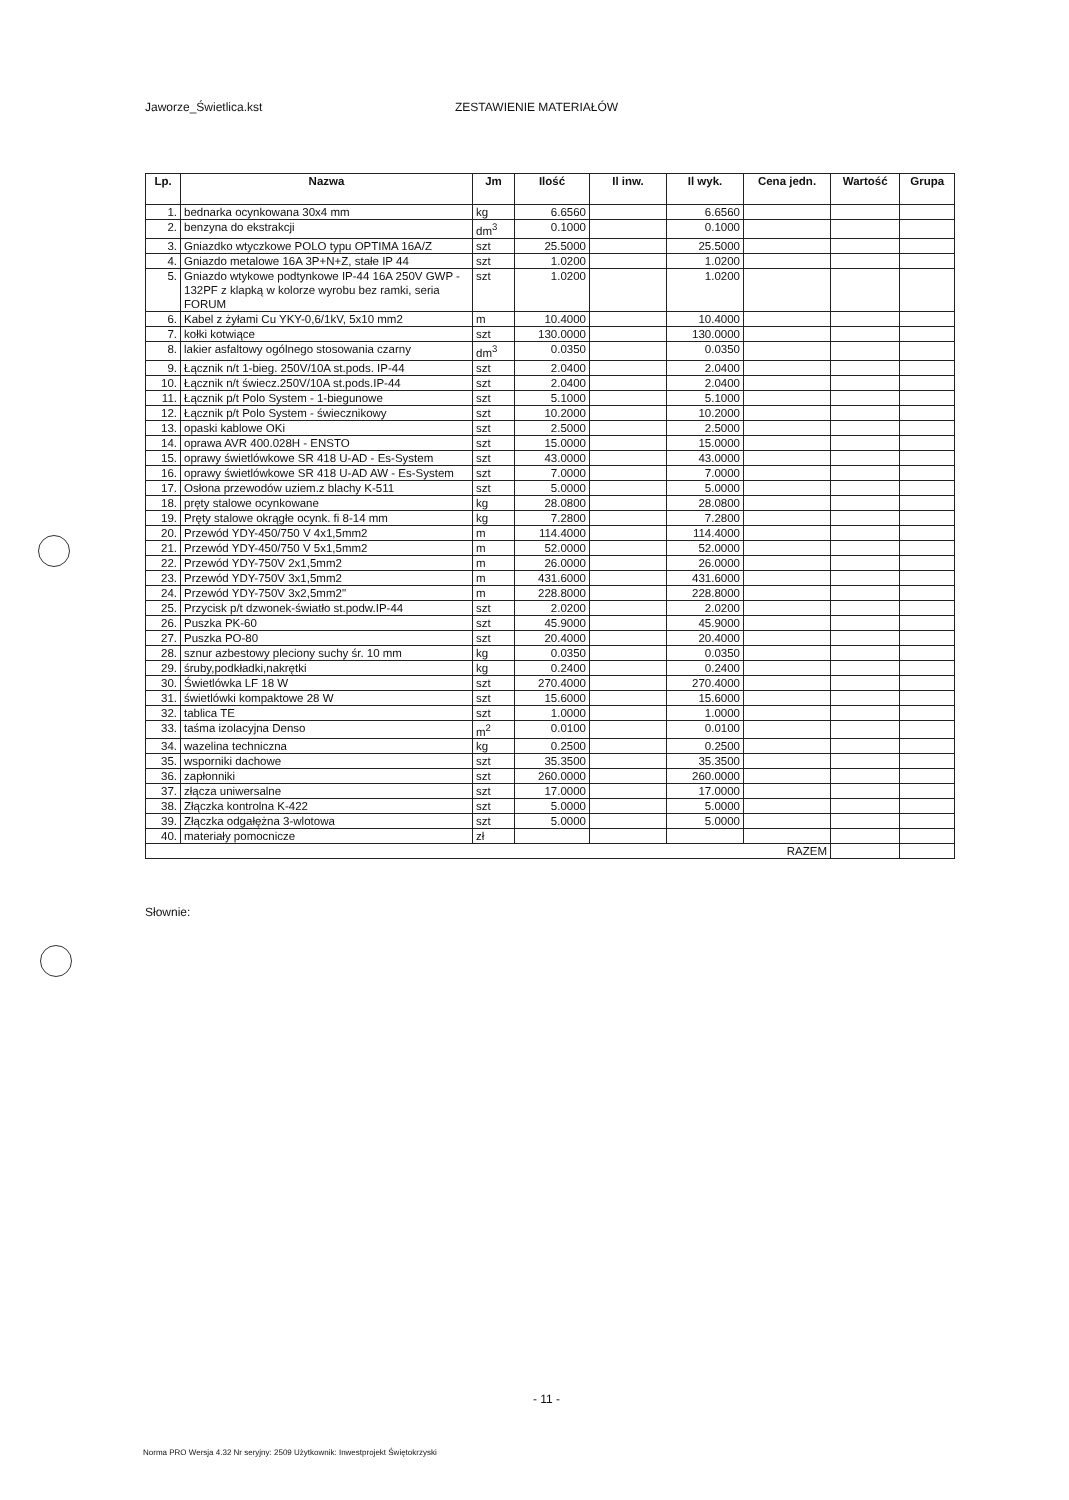Jaworze_Świetlica.kst ZESTAWIENIE MATERIAŁÓW
| Lp. | Nazwa | Jm | Ilość | Il inw. | Il wyk. | Cena jedn. | Wartość | Grupa |
| --- | --- | --- | --- | --- | --- | --- | --- | --- |
| 1. | bednarka ocynkowana 30x4 mm | kg | 6.6560 | | 6.6560 | | | |
| 2. | benzyna do ekstrakcji | dm<sup>3</sup> | 0.1000 | | 0.1000 | | | |
| 3. | Gniazdko wtyczkowe POLO typu OPTIMA 16A/Z | szt | 25.5000 | | 25.5000 | | | |
| 4. | Gniazdo metalowe 16A 3P+N+Z, stałe IP 44 | szt | 1.0200 | | 1.0200 | | | |
| 5. | Gniazdo wtykowe podtynkowe IP-44 16A 250V GWP - 132PF z klapką w kolorze wyrobu bez ramki, seria FORUM | szt | 1.0200 | | 1.0200 | | | |
| 6. | Kabel z żyłami Cu YKY-0,6/1kV, 5x10 mm2 | m | 10.4000 | | 10.4000 | | | |
| 7. | kołki kotwiące | szt | 130.0000 | | 130.0000 | | | |
| 8. | lakier asfaltowy ogólnego stosowania czarny | dm<sup>3</sup> | 0.0350 | | 0.0350 | | | |
| 9. | Łącznik n/t 1-bieg. 250V/10A st.pods. IP-44 | szt | 2.0400 | | 2.0400 | | | |
| 10. | Łącznik n/t świecz.250V/10A st.pods.IP-44 | szt | 2.0400 | | 2.0400 | | | |
| 11. | Łącznik p/t Polo System - 1-biegunowe | szt | 5.1000 | | 5.1000 | | | |
| 12. | Łącznik p/t Polo System - świecznikowy | szt | 10.2000 | | 10.2000 | | | |
| 13. | opaski kablowe OKi | szt | 2.5000 | | 2.5000 | | | |
| 14. | oprawa AVR 400.028H - ENSTO | szt | 15.0000 | | 15.0000 | | | |
| 15. | oprawy świetlówkowe SR 418 U-AD - Es-System | szt | 43.0000 | | 43.0000 | | | |
| 16. | oprawy świetlówkowe SR 418 U-AD AW - Es-System | szt | 7.0000 | | 7.0000 | | | |
| 17. | Osłona przewodów uziem.z blachy K-511 | szt | 5.0000 | | 5.0000 | | | |
| 18. | pręty stalowe ocynkowane | kg | 28.0800 | | 28.0800 | | | |
| 19. | Pręty stalowe okrągłe ocynk. fi 8-14 mm | kg | 7.2800 | | 7.2800 | | | |
| 20. | Przewód YDY-450/750 V 4x1,5mm2 | m | 114.4000 | | 114.4000 | | | |
| 21. | Przewód YDY-450/750 V 5x1,5mm2 | m | 52.0000 | | 52.0000 | | | |
| 22. | Przewód YDY-750V 2x1,5mm2 | m | 26.0000 | | 26.0000 | | | |
| 23. | Przewód YDY-750V 3x1,5mm2 | m | 431.6000 | | 431.6000 | | | |
| 24. | Przewód YDY-750V 3x2,5mm2" | m | 228.8000 | | 228.8000 | | | |
| 25. | Przycisk p/t dzwonek-światło st.podw.IP-44 | szt | 2.0200 | | 2.0200 | | | |
| 26. | Puszka PK-60 | szt | 45.9000 | | 45.9000 | | | |
| 27. | Puszka PO-80 | szt | 20.4000 | | 20.4000 | | | |
| 28. | sznur azbestowy pleciony suchy śr. 10 mm | kg | 0.0350 | | 0.0350 | | | |
| 29. | śruby,podkładki,nakrętki | kg | 0.2400 | | 0.2400 | | | |
| 30. | Świetlówka LF 18 W | szt | 270.4000 | | 270.4000 | | | |
| 31. | świetlówki kompaktowe 28 W | szt | 15.6000 | | 15.6000 | | | |
| 32. | tablica TE | szt | 1.0000 | | 1.0000 | | | |
| 33. | taśma izolacyjna Denso | m<sup>2</sup> | 0.0100 | | 0.0100 | | | |
| 34. | wazelina techniczna | kg | 0.2500 | | 0.2500 | | | |
| 35. | wsporniki dachowe | szt | 35.3500 | | 35.3500 | | | |
| 36. | zapłonniki | szt | 260.0000 | | 260.0000 | | | |
| 37. | złącza uniwersalne | szt | 17.0000 | | 17.0000 | | | |
| 38. | Złączka kontrolna K-422 | szt | 5.0000 | | 5.0000 | | | |
| 39. | Złączka odgałężna 3-wlotowa | szt | 5.0000 | | 5.0000 | | | |
| 40. | materiały pomocnicze | zł | | | | | | |
| RAZEM | | | | | | | | |
Słownie:
- 11 -
Norma PRO Wersja 4.32 Nr seryjny: 2509 Użytkownik: Inwestprojekt Świętokrzyski